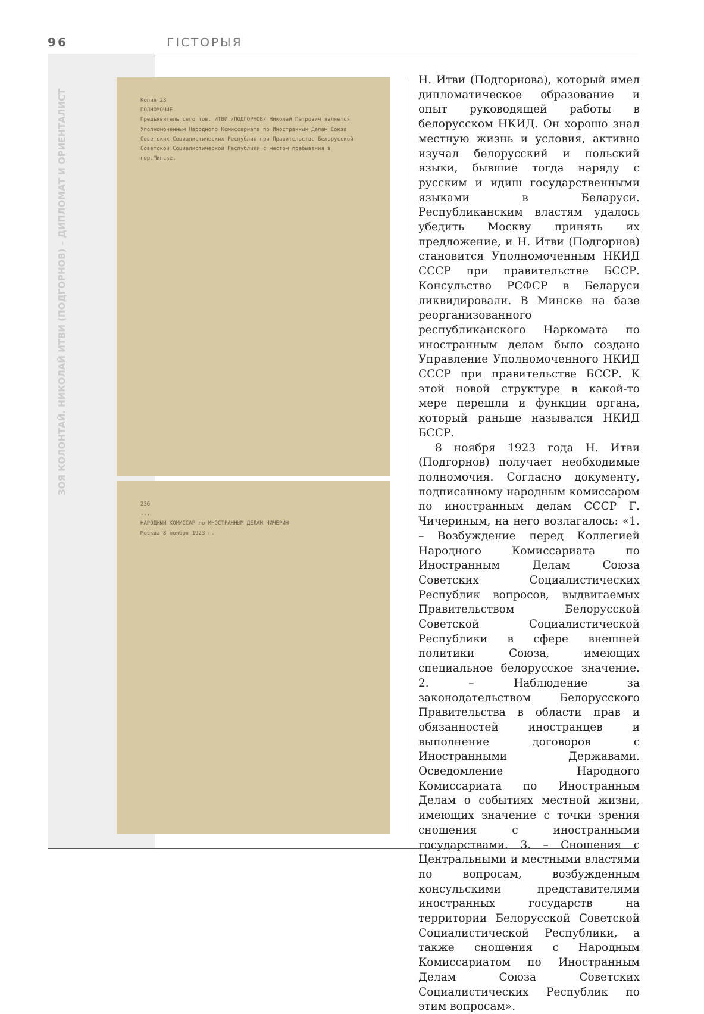96 ГІСТОРЫЯ
ЗОЯ КОЛОНТАЙ. НИКОЛАЙ ИТВИ (ПОДГОРНОВ) – ДИПЛОМАТ И ОРИЕНТАЛИСТ
Копия 23
ПОЛНОМОЧИЕ.
Предъявитель сего тов. ИТВИ /ПОДГОРНОВ/ Николай Петрович является Уполномоченным Народного Комиссариата по Иностранным Делам Союза Советских Социалистических Республик при Правительстве Белорусской Советской Социалистической Республики с местом пребывания в гор.Минске.
23б
...
НАРОДНЫЙ КОМИССАР по ИНОСТРАННЫМ ДЕЛАМ ЧИЧЕРИН
Москва 8 ноября 1923 г.
Н. Итви (Подгорнова), который имел дипломатическое образование и опыт руководящей работы в белорусском НКИД. Он хорошо знал местную жизнь и условия, активно изучал белорусский и польский языки, бывшие тогда наряду с русским и идиш государственными языками в Беларуси. Республиканским властям удалось убедить Москву принять их предложение, и Н. Итви (Подгорнов) становится Уполномоченным НКИД СССР при правительстве БССР. Консульство РСФСР в Беларуси ликвидировали. В Минске на базе реорганизованного республиканского Наркомата по иностранным делам было создано Управление Уполномоченного НКИД СССР при правительстве БССР. К этой новой структуре в какой-то мере перешли и функции органа, который раньше назывался НКИД БССР.
8 ноября 1923 года Н. Итви (Подгорнов) получает необходимые полномочия. Согласно документу, подписанному народным комиссаром по иностранным делам СССР Г. Чичериным, на него возлагалось: «1. – Возбуждение перед Коллегией Народного Комиссариата по Иностранным Делам Союза Советских Социалистических Республик вопросов, выдвигаемых Правительством Белорусской Советской Социалистической Республики в сфере внешней политики Союза, имеющих специальное белорусское значение. 2. – Наблюдение за законодательством Белорусского Правительства в области прав и обязанностей иностранцев и выполнение договоров с Иностранными Державами. Осведомление Народного Комиссариата по Иностранным Делам о событиях местной жизни, имеющих значение с точки зрения сношения с иностранными государствами. 3. – Сношения с Центральными и местными властями по вопросам, возбужденным консульскими представителями иностранных государств на территории Белорусской Советской Социалистической Республики, а также сношения с Народным Комиссариатом по Иностранным Делам Союза Советских Социалистических Республик по этим вопросам».